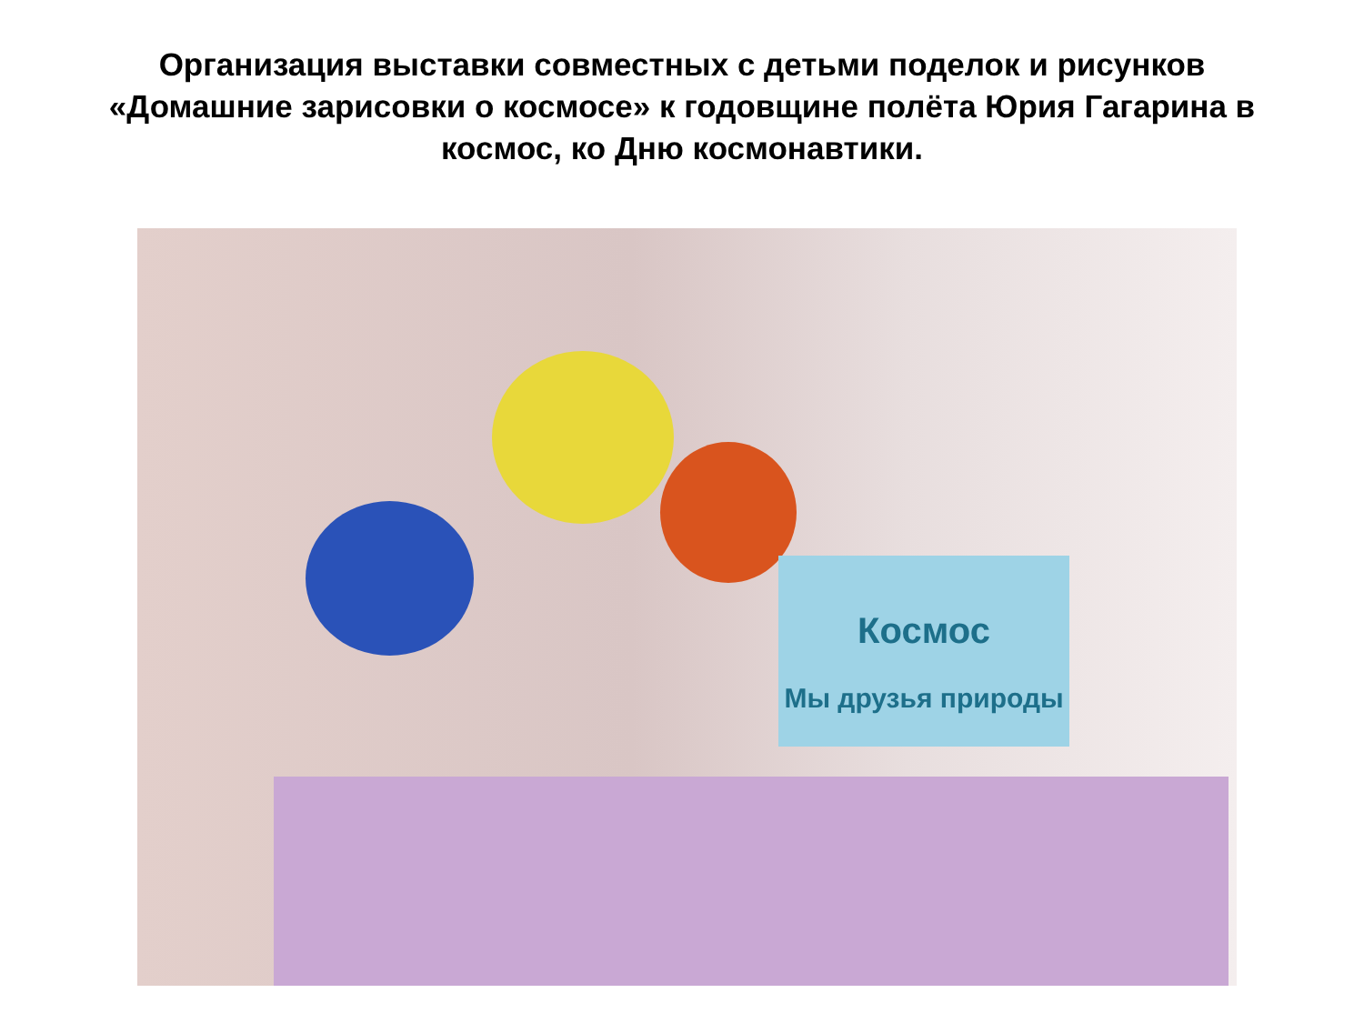Организация выставки совместных с детьми поделок и рисунков «Домашние зарисовки о космосе» к годовщине полёта Юрия Гагарина в космос, ко Дню космонавтики.
Космос
Мы друзья природы